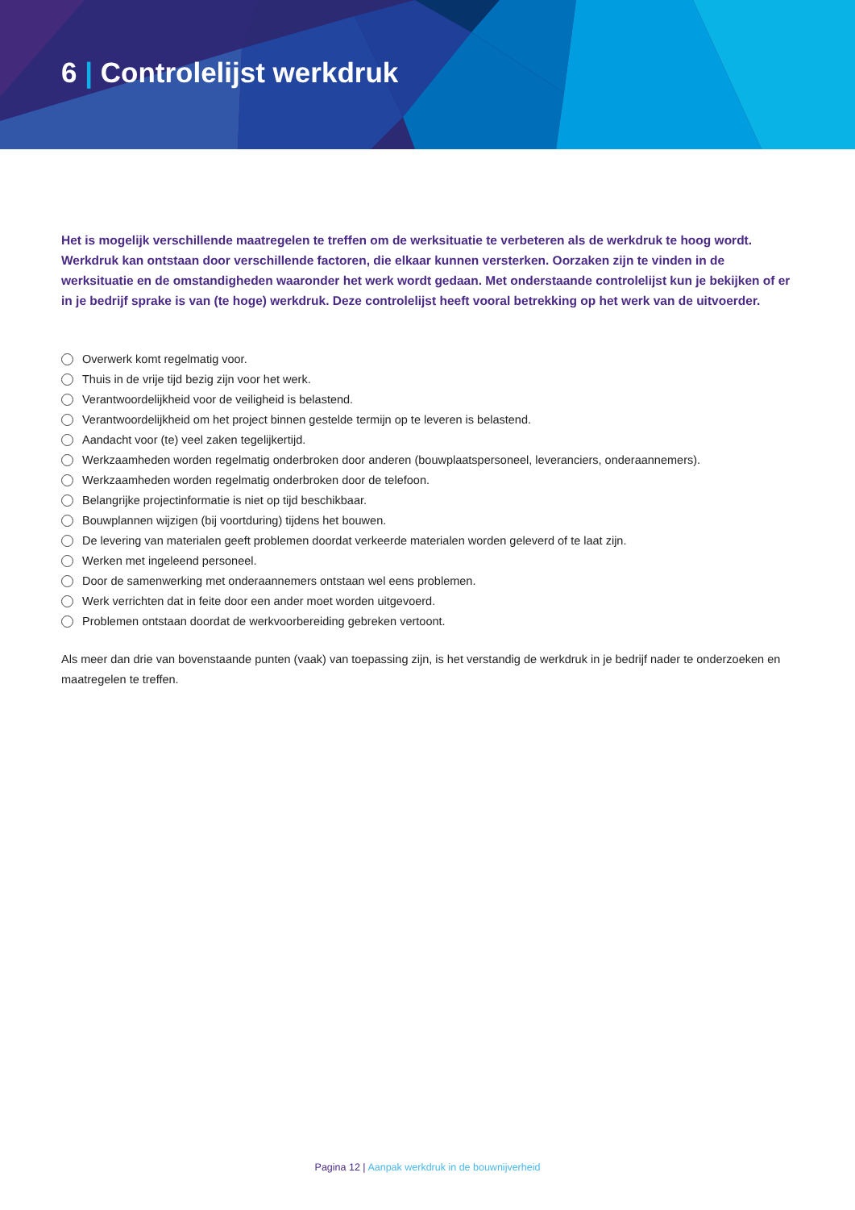6 | Controlelijst werkdruk
Het is mogelijk verschillende maatregelen te treffen om de werksituatie te verbeteren als de werkdruk te hoog wordt. Werkdruk kan ontstaan door verschillende factoren, die elkaar kunnen versterken. Oorzaken zijn te vinden in de werksituatie en de omstandigheden waaronder het werk wordt gedaan. Met onderstaande controlelijst kun je bekijken of er in je bedrijf sprake is van (te hoge) werkdruk. Deze controlelijst heeft vooral betrekking op het werk van de uitvoerder.
Overwerk komt regelmatig voor.
Thuis in de vrije tijd bezig zijn voor het werk.
Verantwoordelijkheid voor de veiligheid is belastend.
Verantwoordelijkheid om het project binnen gestelde termijn op te leveren is belastend.
Aandacht voor (te) veel zaken tegelijkertijd.
Werkzaamheden worden regelmatig onderbroken door anderen (bouwplaatspersoneel, leveranciers, onderaannemers).
Werkzaamheden worden regelmatig onderbroken door de telefoon.
Belangrijke projectinformatie is niet op tijd beschikbaar.
Bouwplannen wijzigen (bij voortduring) tijdens het bouwen.
De levering van materialen geeft problemen doordat verkeerde materialen worden geleverd of te laat zijn.
Werken met ingeleend personeel.
Door de samenwerking met onderaannemers ontstaan wel eens problemen.
Werk verrichten dat in feite door een ander moet worden uitgevoerd.
Problemen ontstaan doordat de werkvoorbereiding gebreken vertoont.
Als meer dan drie van bovenstaande punten (vaak) van toepassing zijn, is het verstandig de werkdruk in je bedrijf nader te onderzoeken en maatregelen te treffen.
Pagina 12 | Aanpak werkdruk in de bouwnijverheid